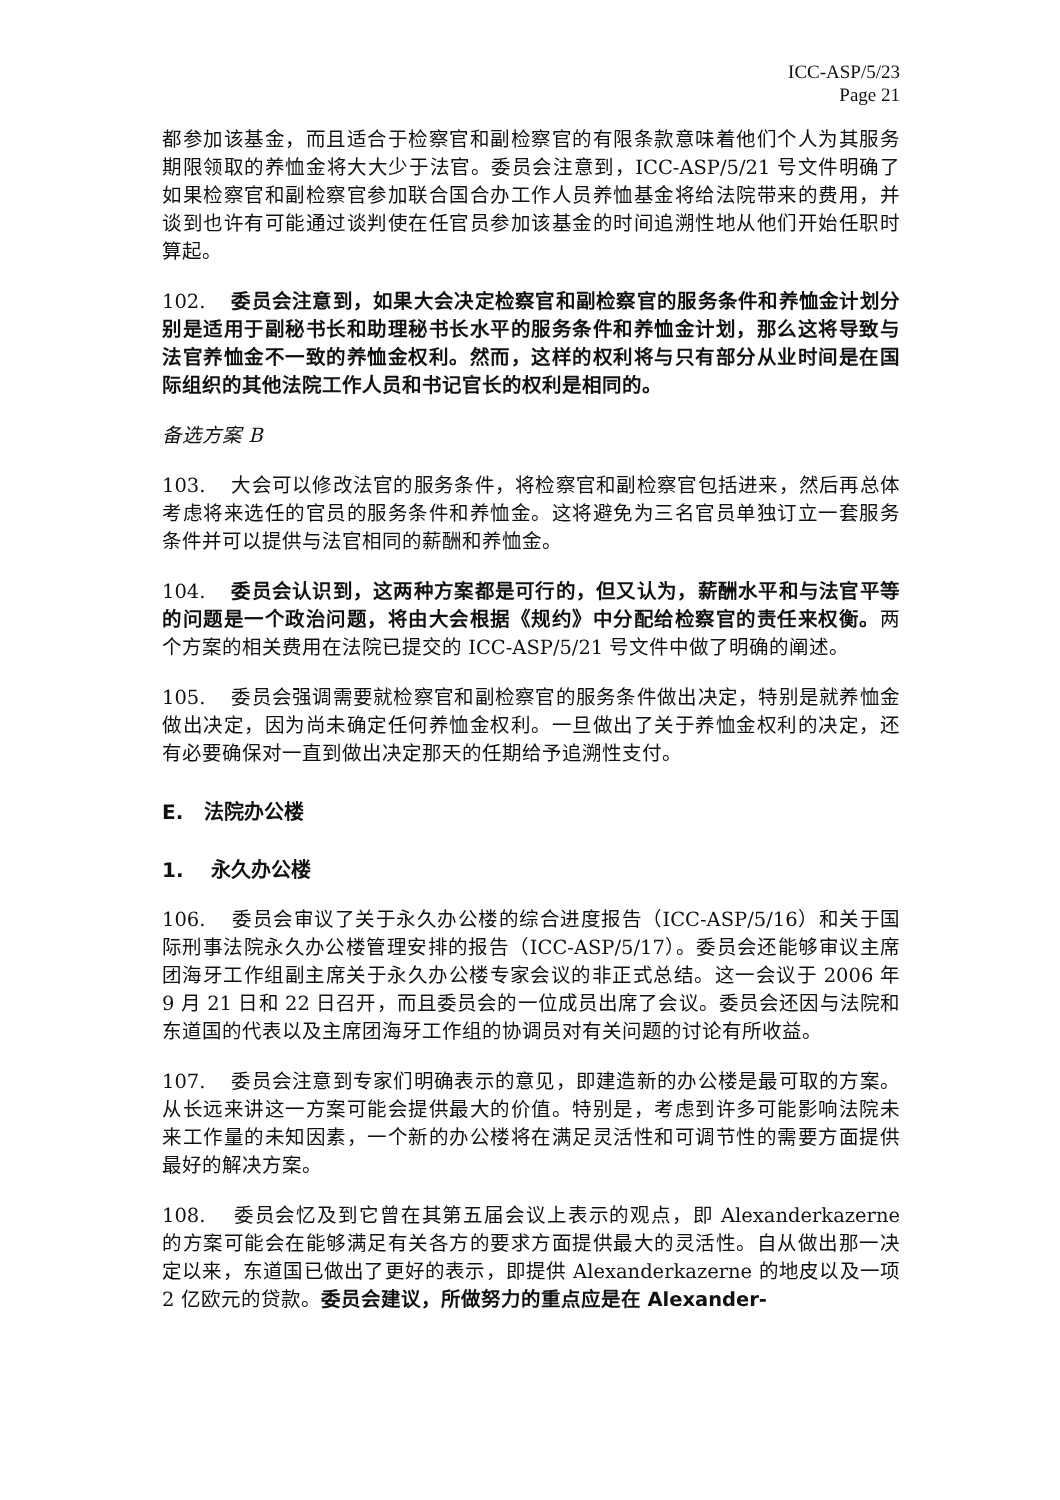ICC-ASP/5/23
Page 21
都参加该基金，而且适合于检察官和副检察官的有限条款意味着他们个人为其服务期限领取的养恤金将大大少于法官。委员会注意到，ICC-ASP/5/21 号文件明确了如果检察官和副检察官参加联合国合办工作人员养恤基金将给法院带来的费用，并谈到也许有可能通过谈判使在任官员参加该基金的时间追溯性地从他们开始任职时算起。
102. 委员会注意到，如果大会决定检察官和副检察官的服务条件和养恤金计划分别是适用于副秘书长和助理秘书长水平的服务条件和养恤金计划，那么这将导致与法官养恤金不一致的养恤金权利。然而，这样的权利将与只有部分从业时间是在国际组织的其他法院工作人员和书记官长的权利是相同的。
备选方案 B
103. 大会可以修改法官的服务条件，将检察官和副检察官包括进来，然后再总体考虑将来选任的官员的服务条件和养恤金。这将避免为三名官员单独订立一套服务条件并可以提供与法官相同的薪酬和养恤金。
104. 委员会认识到，这两种方案都是可行的，但又认为，薪酬水平和与法官平等的问题是一个政治问题，将由大会根据《规约》中分配给检察官的责任来权衡。两个方案的相关费用在法院已提交的 ICC-ASP/5/21 号文件中做了明确的阐述。
105. 委员会强调需要就检察官和副检察官的服务条件做出决定，特别是就养恤金做出决定，因为尚未确定任何养恤金权利。一旦做出了关于养恤金权利的决定，还有必要确保对一直到做出决定那天的任期给予追溯性支付。
E. 法院办公楼
1. 永久办公楼
106. 委员会审议了关于永久办公楼的综合进度报告（ICC-ASP/5/16）和关于国际刑事法院永久办公楼管理安排的报告（ICC-ASP/5/17）。委员会还能够审议主席团海牙工作组副主席关于永久办公楼专家会议的非正式总结。这一会议于 2006 年 9 月 21 日和 22 日召开，而且委员会的一位成员出席了会议。委员会还因与法院和东道国的代表以及主席团海牙工作组的协调员对有关问题的讨论有所收益。
107. 委员会注意到专家们明确表示的意见，即建造新的办公楼是最可取的方案。从长远来讲这一方案可能会提供最大的价值。特别是，考虑到许多可能影响法院未来工作量的未知因素，一个新的办公楼将在满足灵活性和可调节性的需要方面提供最好的解决方案。
108. 委员会忆及到它曾在其第五届会议上表示的观点，即 Alexanderkazerne 的方案可能会在能够满足有关各方的要求方面提供最大的灵活性。自从做出那一决定以来，东道国已做出了更好的表示，即提供 Alexanderkazerne 的地皮以及一项 2 亿欧元的贷款。委员会建议，所做努力的重点应是在 Alexander-